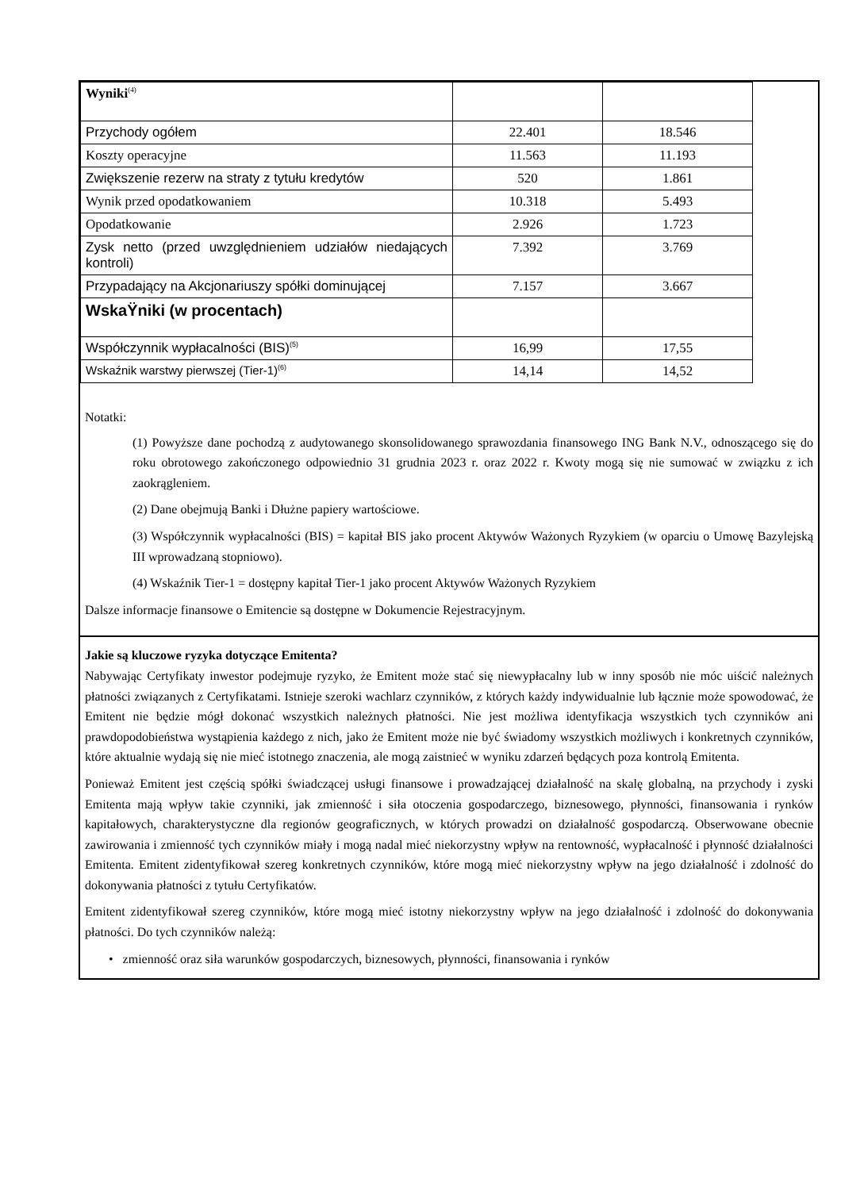| Wyniki<sup>(4)</sup> | | |
| Przychody ogółem | 22.401 | 18.546 |
| Koszty operacyjne | 11.563 | 11.193 |
| Zwiększenie rezerw na straty z tytułu kredytów | 520 | 1.861 |
| Wynik przed opodatkowaniem | 10.318 | 5.493 |
| Opodatkowanie | 2.926 | 1.723 |
| Zysk netto (przed uwzględnieniem udziałów niedających kontroli) | 7.392 | 3.769 |
| Przypadający na Akcjonariuszy spółki dominującej | 7.157 | 3.667 |
| WskaŸniki (w procentach) | | |
| Współczynnik wypłacalności (BIS)<sup>(5)</sup> | 16,99 | 17,55 |
| Wskaźnik warstwy pierwszej (Tier-1)<sup>(6)</sup> | 14,14 | 14,52 |
Notatki:
(1) Powyższe dane pochodzą z audytowanego skonsolidowanego sprawozdania finansowego ING Bank N.V., odnoszącego się do roku obrotowego zakończonego odpowiednio 31 grudnia 2023 r. oraz 2022 r. Kwoty mogą się nie sumować w związku z ich zaokrągleniem.
(2) Dane obejmują Banki i Dłużne papiery wartościowe.
(3) Współczynnik wypłacalności (BIS) = kapitał BIS jako procent Aktywów Ważonych Ryzykiem (w oparciu o Umowę Bazylejską III wprowadzaną stopniowo).
(4) Wskaźnik Tier-1 = dostępny kapitał Tier-1 jako procent Aktywów Ważonych Ryzykiem
Dalsze informacje finansowe o Emitencie są dostępne w Dokumencie Rejestracyjnym.
Jakie są kluczowe ryzyka dotyczące Emitenta?
Nabywając Certyfikaty inwestor podejmuje ryzyko, że Emitent może stać się niewypłacalny lub w inny sposób nie móc uiścić należnych płatności związanych z Certyfikatami. Istnieje szeroki wachlarz czynników, z których każdy indywidualnie lub łącznie może spowodować, że Emitent nie będzie mógł dokonać wszystkich należnych płatności. Nie jest możliwa identyfikacja wszystkich tych czynników ani prawdopodobieństwa wystąpienia każdego z nich, jako że Emitent może nie być świadomy wszystkich możliwych i konkretnych czynników, które aktualnie wydają się nie mieć istotnego znaczenia, ale mogą zaistnieć w wyniku zdarzeń będących poza kontrolą Emitenta.
Ponieważ Emitent jest częścią spółki świadczącej usługi finansowe i prowadzającej działalność na skalę globalną, na przychody i zyski Emitenta mają wpływ takie czynniki, jak zmienność i siła otoczenia gospodarczego, biznesowego, płynności, finansowania i rynków kapitałowych, charakterystyczne dla regionów geograficznych, w których prowadzi on działalność gospodarczą. Obserwowane obecnie zawirowania i zmienność tych czynników miały i mogą nadal mieć niekorzystny wpływ na rentowność, wypłacalność i płynność działalności Emitenta. Emitent zidentyfikował szereg konkretnych czynników, które mogą mieć niekorzystny wpływ na jego działalność i zdolność do dokonywania płatności z tytułu Certyfikatów.
Emitent zidentyfikował szereg czynników, które mogą mieć istotny niekorzystny wpływ na jego działalność i zdolność do dokonywania płatności. Do tych czynników należą:
• zmienność oraz siła warunków gospodarczych, biznesowych, płynności, finansowania i rynków